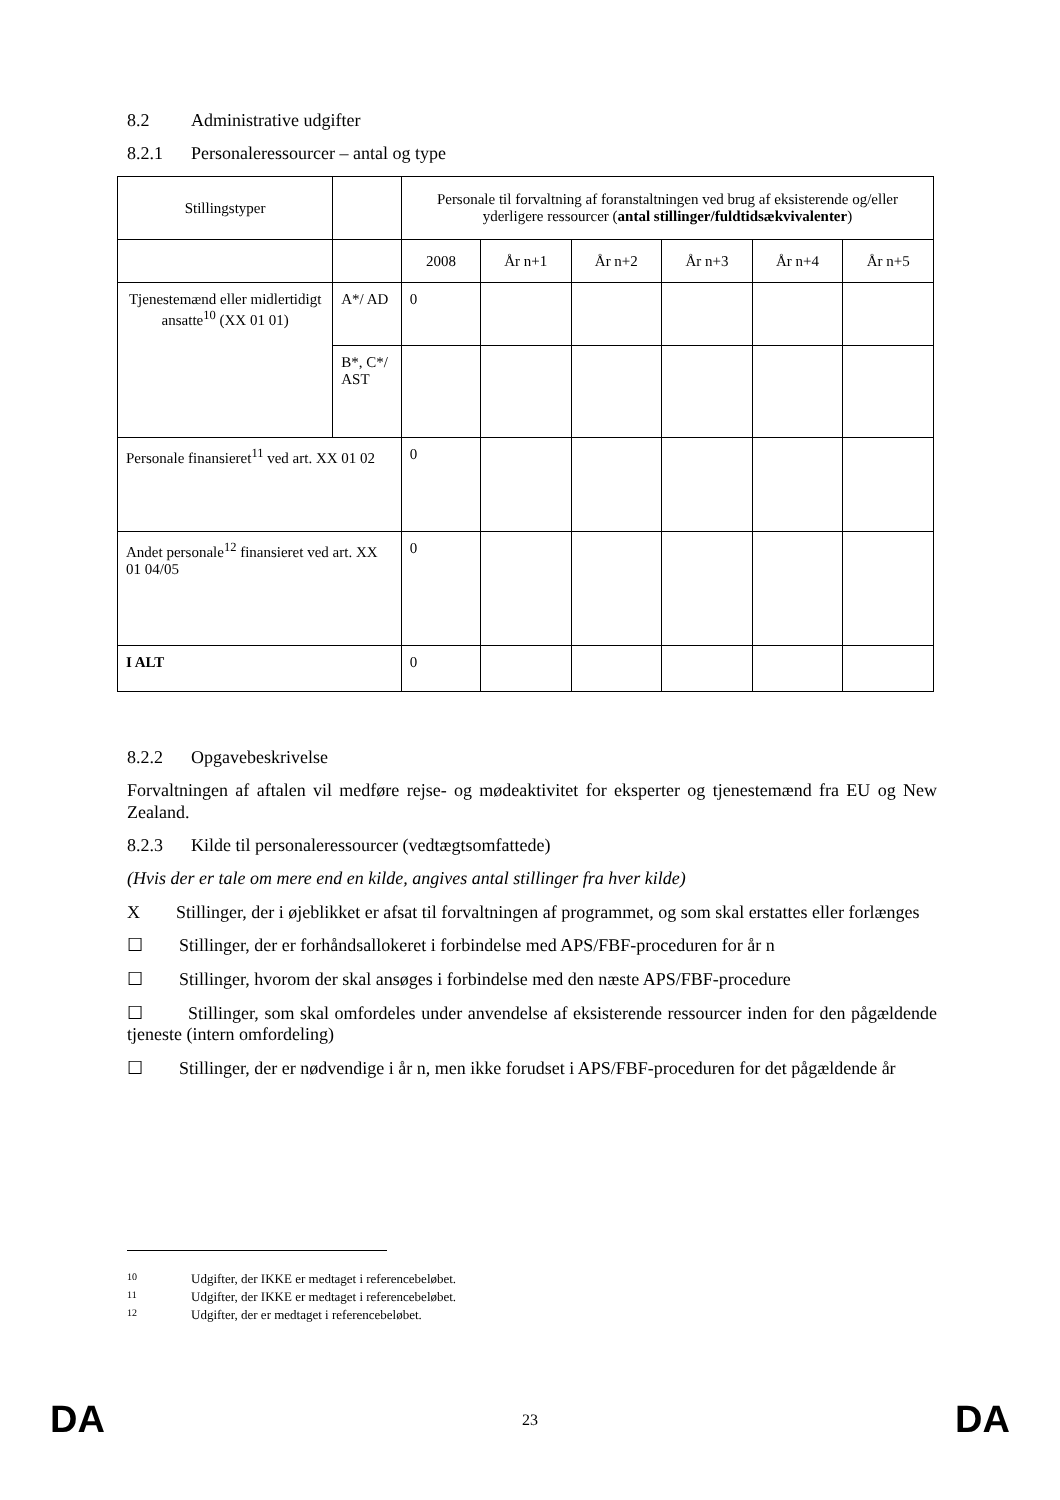8.2 Administrative udgifter
8.2.1 Personaleressourcer – antal og type
| Stillingstyper | | Personale til forvaltning af foranstaltningen ved brug af eksisterende og/eller yderligere ressourcer ( antal stillinger/fuldtidsækvivalenter ) | | | | | |
| | | 2008 | År n+1 | År n+2 | År n+3 | År n+4 | År n+5 |
| Tjenestemænd eller midlertidigt ansatte<sup>10</sup> (XX 01 01) | A*/ AD | 0 | | | | | |
| | B*, C*/ AST | | | | | | |
| Personale finansieret<sup>11</sup> ved art. XX 01 02 | | 0 | | | | | |
| Andet personale<sup>12</sup> finansieret ved art. XX 01 04/05 | | 0 | | | | | |
| I ALT | | 0 | | | | | |
8.2.2 Opgavebeskrivelse
Forvaltningen af aftalen vil medføre rejse- og mødeaktivitet for eksperter og tjenestemænd fra EU og New Zealand.
8.2.3 Kilde til personaleressourcer (vedtægtsomfattede)
(Hvis der er tale om mere end en kilde, angives antal stillinger fra hver kilde)
X Stillinger, der i øjeblikket er afsat til forvaltningen af programmet, og som skal erstattes eller forlænges
☐ Stillinger, der er forhåndsallokeret i forbindelse med APS/FBF-proceduren for år n
☐ Stillinger, hvorom der skal ansøges i forbindelse med den næste APS/FBF-procedure
☐ Stillinger, som skal omfordeles under anvendelse af eksisterende ressourcer inden for den pågældende tjeneste (intern omfordeling)
☐ Stillinger, der er nødvendige i år n, men ikke forudset i APS/FBF-proceduren for det pågældende år
10 Udgifter, der IKKE er medtaget i referencebeløbet.
11 Udgifter, der IKKE er medtaget i referencebeløbet.
12 Udgifter, der er medtaget i referencebeløbet.
DA 23 DA